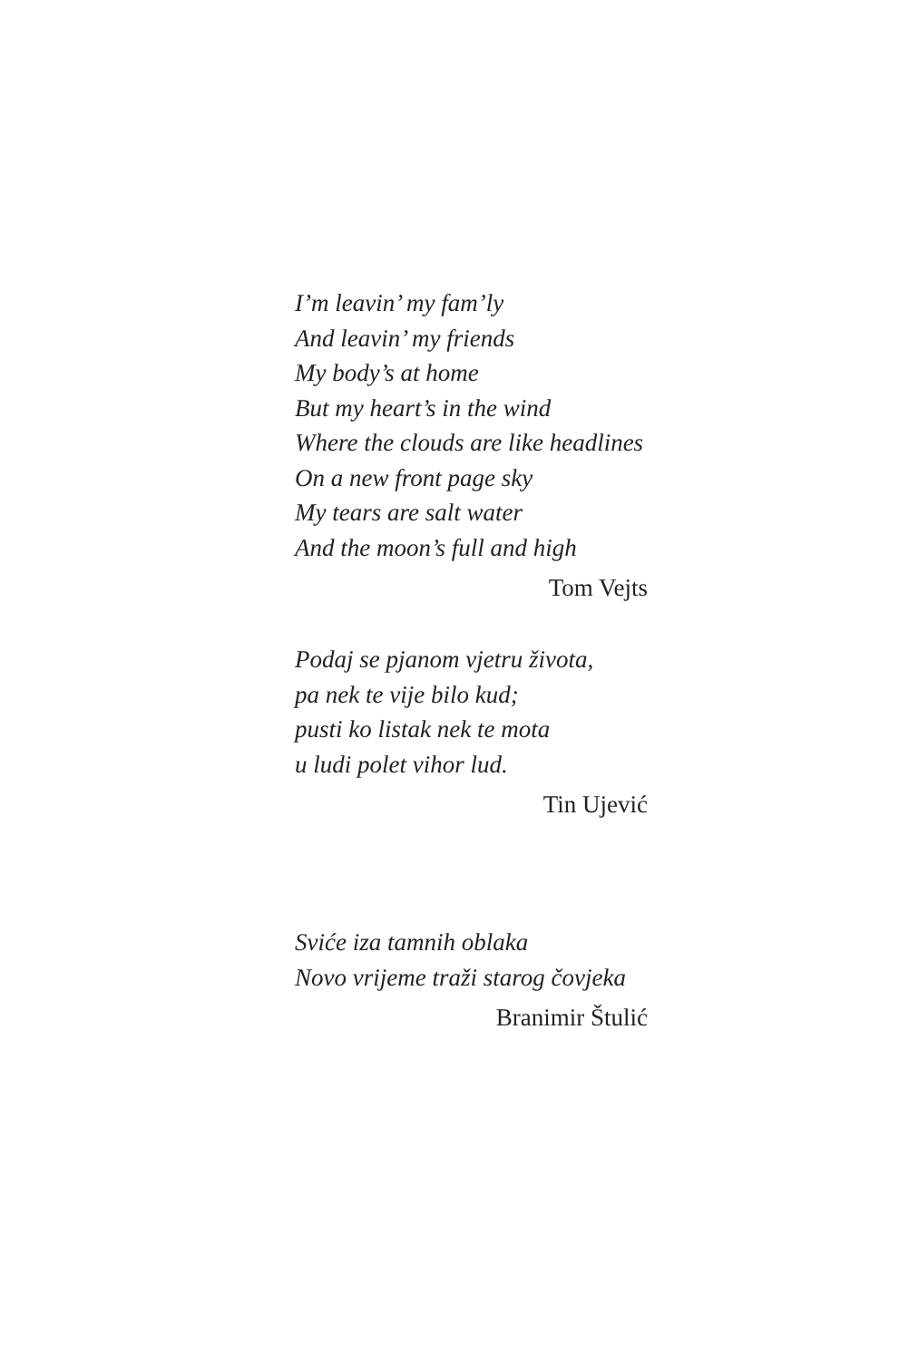I’m leavin’ my fam’ly
And leavin’ my friends
My body’s at home
But my heart’s in the wind
Where the clouds are like headlines
On a new front page sky
My tears are salt water
And the moon’s full and high
Tom Vejts
Podaj se pjanom vjetru života,
pa nek te vije bilo kud;
pusti ko listak nek te mota
u ludi polet vihor lud.
Tin Ujević
Sviće iza tamnih oblaka
Novo vrijeme traži starog čovjeka
Branimir Štulić